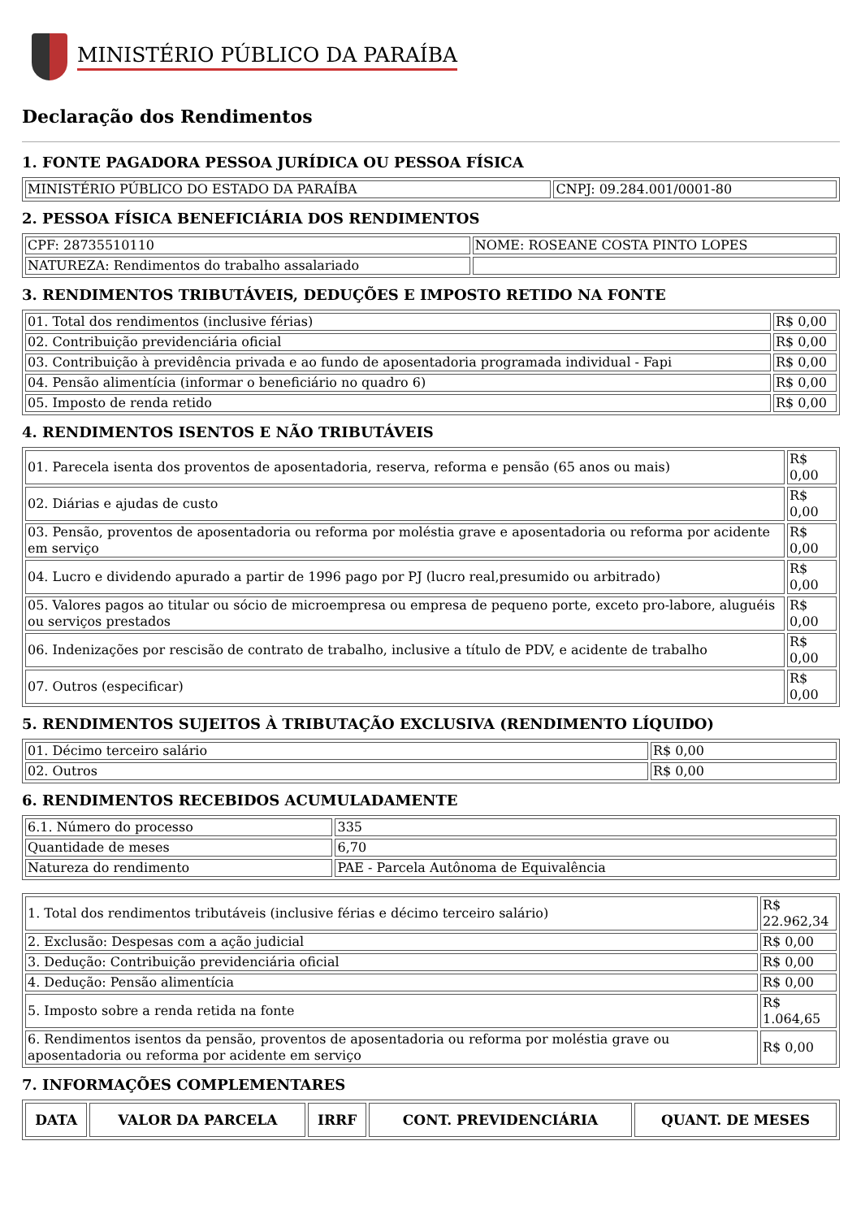MINISTÉRIO PÚBLICO DA PARAÍBA
Declaração dos Rendimentos
1. FONTE PAGADORA PESSOA JURÍDICA OU PESSOA FÍSICA
| MINISTÉRIO PÚBLICO DO ESTADO DA PARAÍBA | CNPJ: 09.284.001/0001-80 |
2. PESSOA FÍSICA BENEFICIÁRIA DOS RENDIMENTOS
| CPF: 28735510110 | NOME: ROSEANE COSTA PINTO LOPES |
| NATUREZA: Rendimentos do trabalho assalariado | |
3. RENDIMENTOS TRIBUTÁVEIS, DEDUÇÕES E IMPOSTO RETIDO NA FONTE
| 01. Total dos rendimentos (inclusive férias) | R$ 0,00 |
| 02. Contribuição previdenciária oficial | R$ 0,00 |
| 03. Contribuição à previdência privada e ao fundo de aposentadoria programada individual - Fapi | R$ 0,00 |
| 04. Pensão alimentícia (informar o beneficiário no quadro 6) | R$ 0,00 |
| 05. Imposto de renda retido | R$ 0,00 |
4. RENDIMENTOS ISENTOS E NÃO TRIBUTÁVEIS
| 01. Parecela isenta dos proventos de aposentadoria, reserva, reforma e pensão (65 anos ou mais) | R$ 0,00 |
| 02. Diárias e ajudas de custo | R$ 0,00 |
| 03. Pensão, proventos de aposentadoria ou reforma por moléstia grave e aposentadoria ou reforma por acidente em serviço | R$ 0,00 |
| 04. Lucro e dividendo apurado a partir de 1996 pago por PJ (lucro real,presumido ou arbitrado) | R$ 0,00 |
| 05. Valores pagos ao titular ou sócio de microempresa ou empresa de pequeno porte, exceto pro-labore, aluguéis ou serviços prestados | R$ 0,00 |
| 06. Indenizações por rescisão de contrato de trabalho, inclusive a título de PDV, e acidente de trabalho | R$ 0,00 |
| 07. Outros (especificar) | R$ 0,00 |
5. RENDIMENTOS SUJEITOS À TRIBUTAÇÃO EXCLUSIVA (RENDIMENTO LÍQUIDO)
| 01. Décimo terceiro salário | R$ 0,00 |
| 02. Outros | R$ 0,00 |
6. RENDIMENTOS RECEBIDOS ACUMULADAMENTE
| 6.1. Número do processo | 335 |
| Quantidade de meses | 6,70 |
| Natureza do rendimento | PAE - Parcela Autônoma de Equivalência |
| 1. Total dos rendimentos tributáveis (inclusive férias e décimo terceiro salário) | R$ 22.962,34 |
| 2. Exclusão: Despesas com a ação judicial | R$ 0,00 |
| 3. Dedução: Contribuição previdenciária oficial | R$ 0,00 |
| 4. Dedução: Pensão alimentícia | R$ 0,00 |
| 5. Imposto sobre a renda retida na fonte | R$ 1.064,65 |
| 6. Rendimentos isentos da pensão, proventos de aposentadoria ou reforma por moléstia grave ou aposentadoria ou reforma por acidente em serviço | R$ 0,00 |
7. INFORMAÇÕES COMPLEMENTARES
| DATA | VALOR DA PARCELA | IRRF | CONT. PREVIDENCIÁRIA | QUANT. DE MESES |
| --- | --- | --- | --- | --- |